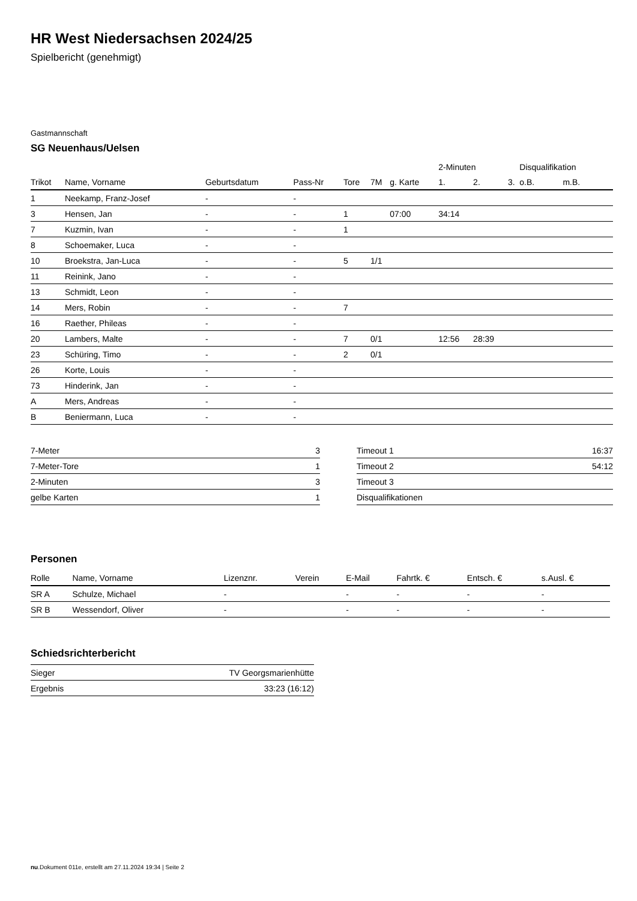HR West Niedersachsen 2024/25
Spielbericht (genehmigt)
Gastmannschaft
SG Neuenhaus/Uelsen
| | | | | | | | 2-Minuten | | | Disqualifikation | |
| --- | --- | --- | --- | --- | --- | --- | --- | --- | --- | --- | --- |
| Trikot | Name, Vorname | Geburtsdatum | Pass-Nr | Tore | 7M | g. Karte | 1. | 2. | 3. | o.B. | m.B. |
| 1 | Neekamp, Franz-Josef | - | - | | | | | | | | |
| 3 | Hensen, Jan | - | - | 1 | | 07:00 | 34:14 | | | | |
| 7 | Kuzmin, Ivan | - | - | 1 | | | | | | | |
| 8 | Schoemaker, Luca | - | - | | | | | | | | |
| 10 | Broekstra, Jan-Luca | - | - | 5 | 1/1 | | | | | | |
| 11 | Reinink, Jano | - | - | | | | | | | | |
| 13 | Schmidt, Leon | - | - | | | | | | | | |
| 14 | Mers, Robin | - | - | 7 | | | | | | | |
| 16 | Raether, Phileas | - | - | | | | | | | | |
| 20 | Lambers, Malte | - | - | 7 | 0/1 | | 12:56 | 28:39 | | | |
| 23 | Schüring, Timo | - | - | 2 | 0/1 | | | | | | |
| 26 | Korte, Louis | - | - | | | | | | | | |
| 73 | Hinderink, Jan | - | - | | | | | | | | |
| A | Mers, Andreas | - | - | | | | | | | | |
| B | Beniermann, Luca | - | - | | | | | | | | |
| 7-Meter | 3 |
| 7-Meter-Tore | 1 |
| 2-Minuten | 3 |
| gelbe Karten | 1 |
| Timeout 1 | 16:37 |
| Timeout 2 | 54:12 |
| Timeout 3 | |
| Disqualifikationen | |
Personen
| Rolle | Name, Vorname | Lizenznr. | Verein | E-Mail | Fahrtk. € | Entsch. € | s.Ausl. € |
| --- | --- | --- | --- | --- | --- | --- | --- |
| SR A | Schulze, Michael | - | | - | - | - | - |
| SR B | Wessendorf, Oliver | - | | - | - | - | - |
Schiedsrichterbericht
| Sieger | TV Georgsmarienhütte |
| Ergebnis | 33:23 (16:12) |
nu.Dokument 011e, erstellt am 27.11.2024 19:34 | Seite 2